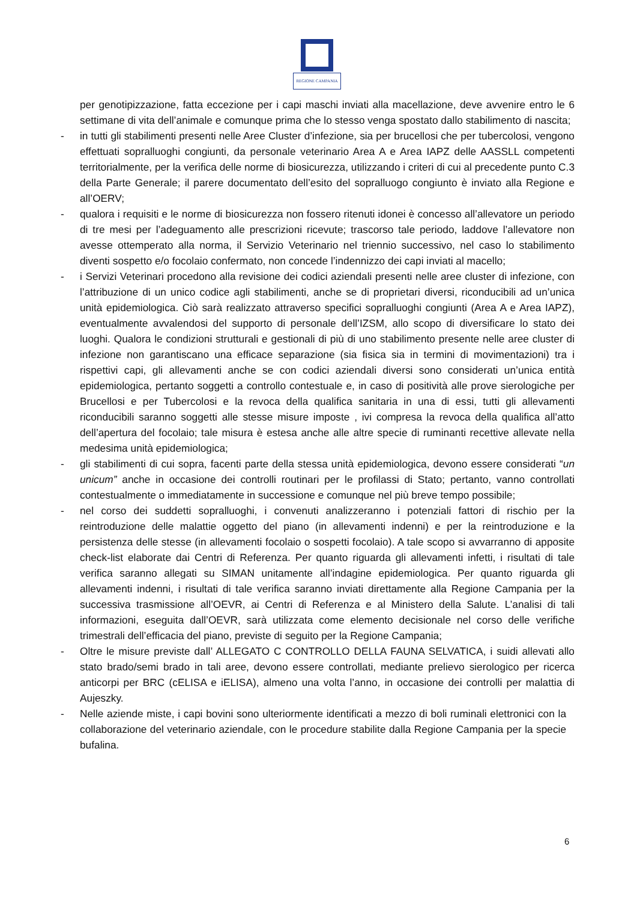REGIONE CAMPANIA
per genotipizzazione, fatta eccezione per i capi maschi inviati alla macellazione, deve avvenire entro le 6 settimane di vita dell’animale e comunque prima che lo stesso venga spostato dallo stabilimento di nascita;
- in tutti gli stabilimenti presenti nelle Aree Cluster d’infezione, sia per brucellosi che per tubercolosi, vengono effettuati sopralluoghi congiunti, da personale veterinario Area A e Area IAPZ delle AASSLL competenti territorialmente, per la verifica delle norme di biosicurezza, utilizzando i criteri di cui al precedente punto C.3 della Parte Generale; il parere documentato dell’esito del sopralluogo congiunto è inviato alla Regione e all’OERV;
- qualora i requisiti e le norme di biosicurezza non fossero ritenuti idonei è concesso all’allevatore un periodo di tre mesi per l’adeguamento alle prescrizioni ricevute; trascorso tale periodo, laddove l’allevatore non avesse ottemperato alla norma, il Servizio Veterinario nel triennio successivo, nel caso lo stabilimento diventi sospetto e/o focolaio confermato, non concede l’indennizzo dei capi inviati al macello;
- i Servizi Veterinari procedono alla revisione dei codici aziendali presenti nelle aree cluster di infezione, con l’attribuzione di un unico codice agli stabilimenti, anche se di proprietari diversi, riconducibili ad un’unica unità epidemiologica. Ciò sarà realizzato attraverso specifici sopralluoghi congiunti (Area A e Area IAPZ), eventualmente avvalendosi del supporto di personale dell’IZSM, allo scopo di diversificare lo stato dei luoghi. Qualora le condizioni strutturali e gestionali di più di uno stabilimento presente nelle aree cluster di infezione non garantiscano una efficace separazione (sia fisica sia in termini di movimentazioni) tra i rispettivi capi, gli allevamenti anche se con codici aziendali diversi sono considerati un’unica entità epidemiologica, pertanto soggetti a controllo contestuale e, in caso di positività alle prove sierologiche per Brucellosi e per Tubercolosi e la revoca della qualifica sanitaria in una di essi, tutti gli allevamenti riconducibili saranno soggetti alle stesse misure imposte , ivi compresa la revoca della qualifica all’atto dell’apertura del focolaio; tale misura è estesa anche alle altre specie di ruminanti recettive allevate nella medesima unità epidemiologica;
- gli stabilimenti di cui sopra, facenti parte della stessa unità epidemiologica, devono essere considerati “un unicum” anche in occasione dei controlli routinari per le profilassi di Stato; pertanto, vanno controllati contestualmente o immediatamente in successione e comunque nel più breve tempo possibile;
- nel corso dei suddetti sopralluoghi, i convenuti analizzeranno i potenziali fattori di rischio per la reintroduzione delle malattie oggetto del piano (in allevamenti indenni) e per la reintroduzione e la persistenza delle stesse (in allevamenti focolaio o sospetti focolaio). A tale scopo si avvarranno di apposite check-list elaborate dai Centri di Referenza. Per quanto riguarda gli allevamenti infetti, i risultati di tale verifica saranno allegati su SIMAN unitamente all’indagine epidemiologica. Per quanto riguarda gli allevamenti indenni, i risultati di tale verifica saranno inviati direttamente alla Regione Campania per la successiva trasmissione all’OEVR, ai Centri di Referenza e al Ministero della Salute. L’analisi di tali informazioni, eseguita dall’OEVR, sarà utilizzata come elemento decisionale nel corso delle verifiche trimestrali dell’efficacia del piano, previste di seguito per la Regione Campania;
- Oltre le misure previste dall’ ALLEGATO C CONTROLLO DELLA FAUNA SELVATICA, i suidi allevati allo stato brado/semi brado in tali aree, devono essere controllati, mediante prelievo sierologico per ricerca anticorpi per BRC (cELISA e iELISA), almeno una volta l’anno, in occasione dei controlli per malattia di Aujeszky.
- Nelle aziende miste, i capi bovini sono ulteriormente identificati a mezzo di boli ruminali elettronici con la collaborazione del veterinario aziendale, con le procedure stabilite dalla Regione Campania per la specie bufalina.
6